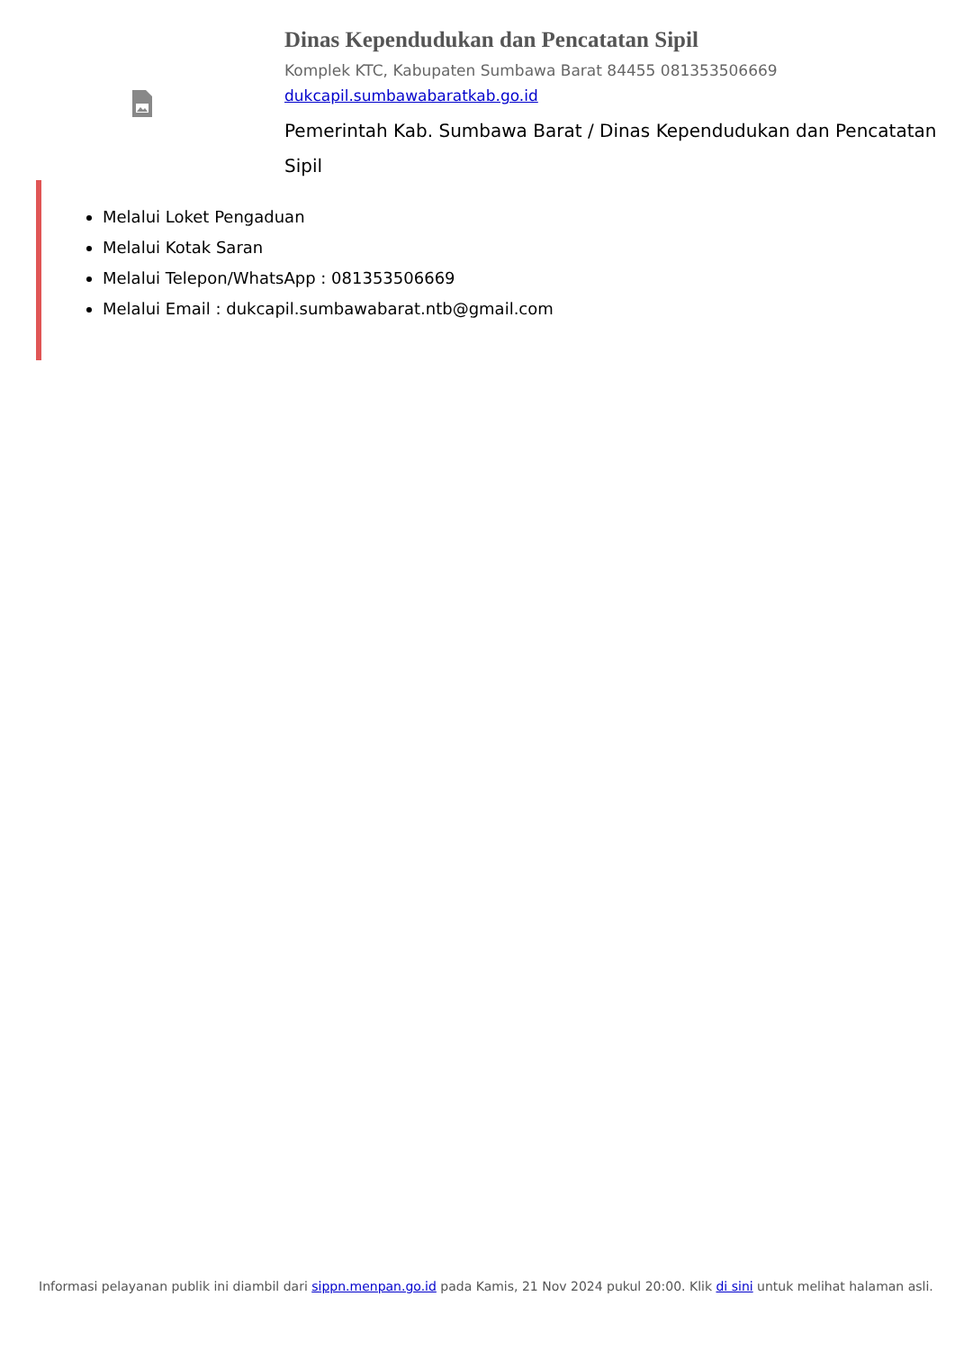Dinas Kependudukan dan Pencatatan Sipil
Komplek KTC, Kabupaten Sumbawa Barat 84455 081353506669
dukcapil.sumbawabaratkab.go.id
Pemerintah Kab. Sumbawa Barat / Dinas Kependudukan dan Pencatatan Sipil
Melalui Loket Pengaduan
Melalui Kotak Saran
Melalui Telepon/WhatsApp : 081353506669
Melalui Email : dukcapil.sumbawabarat.ntb@gmail.com
Informasi pelayanan publik ini diambil dari sippn.menpan.go.id pada Kamis, 21 Nov 2024 pukul 20:00. Klik di sini untuk melihat halaman asli.